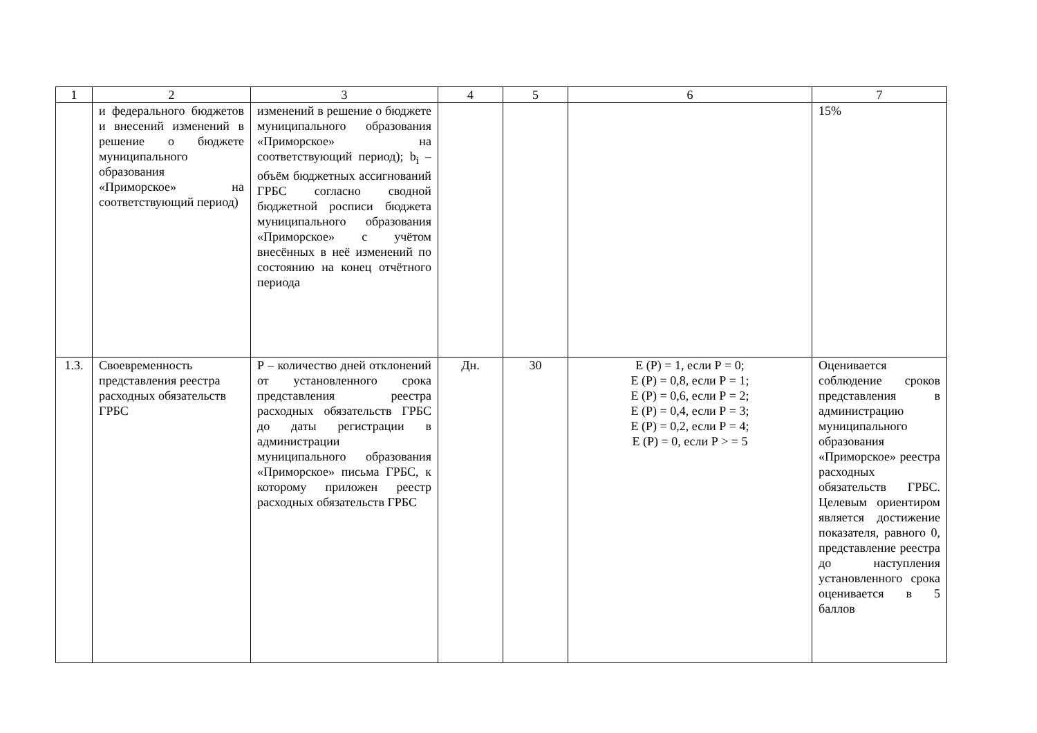| 1 | 2 | 3 | 4 | 5 | 6 | 7 |
| --- | --- | --- | --- | --- | --- | --- |
| | и федерального бюджетов и внесений изменений в решение о бюджете муниципального образования «Приморское» на соответствующий период) | изменений в решение о бюджете муниципального образования «Приморское» на соответствующий период); b<sub>i</sub> – объём бюджетных ассигнований ГРБС согласно сводной бюджетной росписи бюджета муниципального образования «Приморское» с учётом внесённых в неё изменений по состоянию на конец отчётного периода | | | | 15% |
| 1.3. | Своевременность представления реестра расходных обязательств ГРБС | Р – количество дней отклонений от установленного срока представления реестра расходных обязательств ГРБС до даты регистрации в администрации муниципального образования «Приморское» письма ГРБС, к которому приложен реестр расходных обязательств ГРБС | Дн. | 30 | Е (Р) = 1, если Р = 0; Е (Р) = 0,8, если Р = 1; Е (Р) = 0,6, если Р = 2; Е (Р) = 0,4, если Р = 3; Е (Р) = 0,2, если Р = 4; Е (Р) = 0, если Р > = 5 | Оценивается соблюдение сроков представления в администрацию муниципального образования «Приморское» реестра расходных обязательств ГРБС. Целевым ориентиром является достижение показателя, равного 0, представление реестра до наступления установленного срока оценивается в 5 баллов |